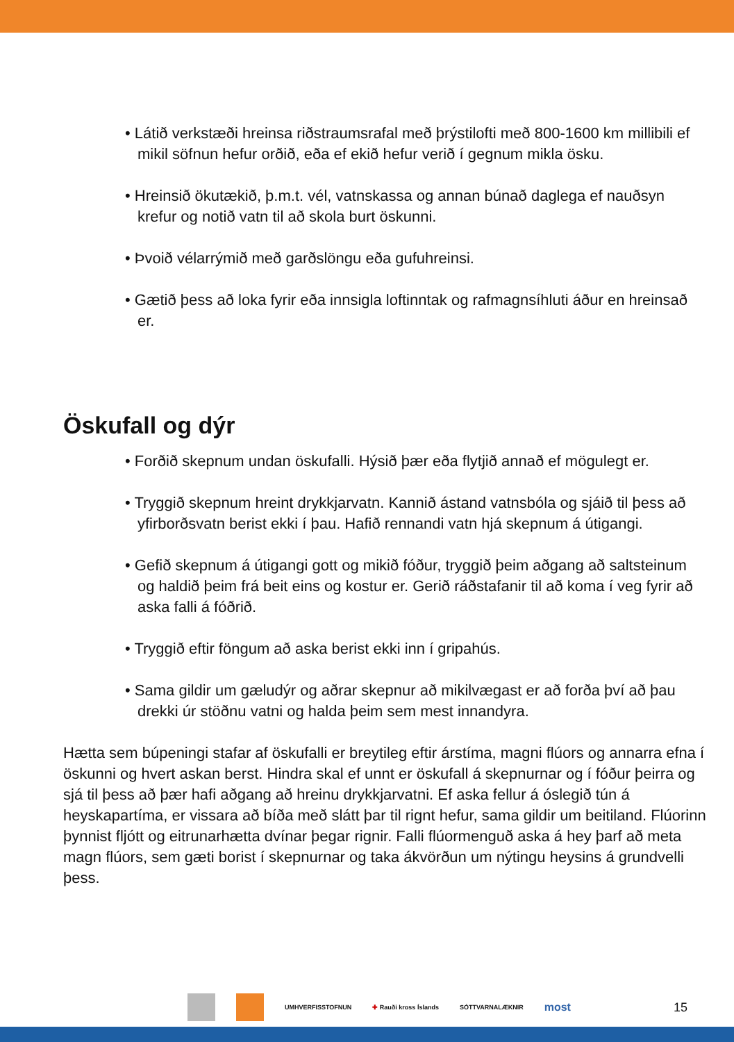• Látið verkstæði hreinsa riðstraumsrafal með þrýstilofti með 800-1600 km millibili ef mikil söfnun hefur orðið, eða ef ekið hefur verið í gegnum mikla ösku.
• Hreinsið ökutækið, þ.m.t. vél, vatnskassa og annan búnað daglega ef nauðsyn krefur og notið vatn til að skola burt öskunni.
• Þvoið vélarrýmið með garðslöngu eða gufuhreinsi.
• Gætið þess að loka fyrir eða innsigla loftinntak og rafmagnsíhluti áður en hreinsað er.
Öskufall og dýr
• Forðið skepnum undan öskufalli. Hýsið þær eða flytjið annað ef mögulegt er.
• Tryggið skepnum hreint drykkjarvatn. Kannið ástand vatnsbóla og sjáið til þess að yfirborðsvatn berist ekki í þau. Hafið rennandi vatn hjá skepnum á útigangi.
• Gefið skepnum á útigangi gott og mikið fóður, tryggið þeim aðgang að saltsteinum og haldið þeim frá beit eins og kostur er. Gerið ráðstafanir til að koma í veg fyrir að aska falli á fóðrið.
• Tryggið eftir föngum að aska berist ekki inn í gripahús.
• Sama gildir um gæludýr og aðrar skepnur að mikilvægast er að forða því að þau drekki úr stöðnu vatni og halda þeim sem mest innandyra.
Hætta sem búpeningi stafar af öskufalli er breytileg eftir árstíma, magni flúors og annarra efna í öskunni og hvert askan berst. Hindra skal ef unnt er öskufall á skepnurnar og í fóður þeirra og sjá til þess að þær hafi aðgang að hreinu drykkjarvatni. Ef aska fellur á óslegið tún á heyskapartíma, er vissara að bíða með slátt þar til rignt hefur, sama gildir um beitiland. Flúorinn þynnist fljótt og eitrunarhætta dvínar þegar rignir. Falli flúormenguð aska á hey þarf að meta magn flúors, sem gæti borist í skepnurnar og taka ákvörðun um nýtingu heysins á grundvelli þess.
UMHVERFISSTOFNUN ✚ Rauði kross Íslands SÓTTVARNALÆKNIR
most 15